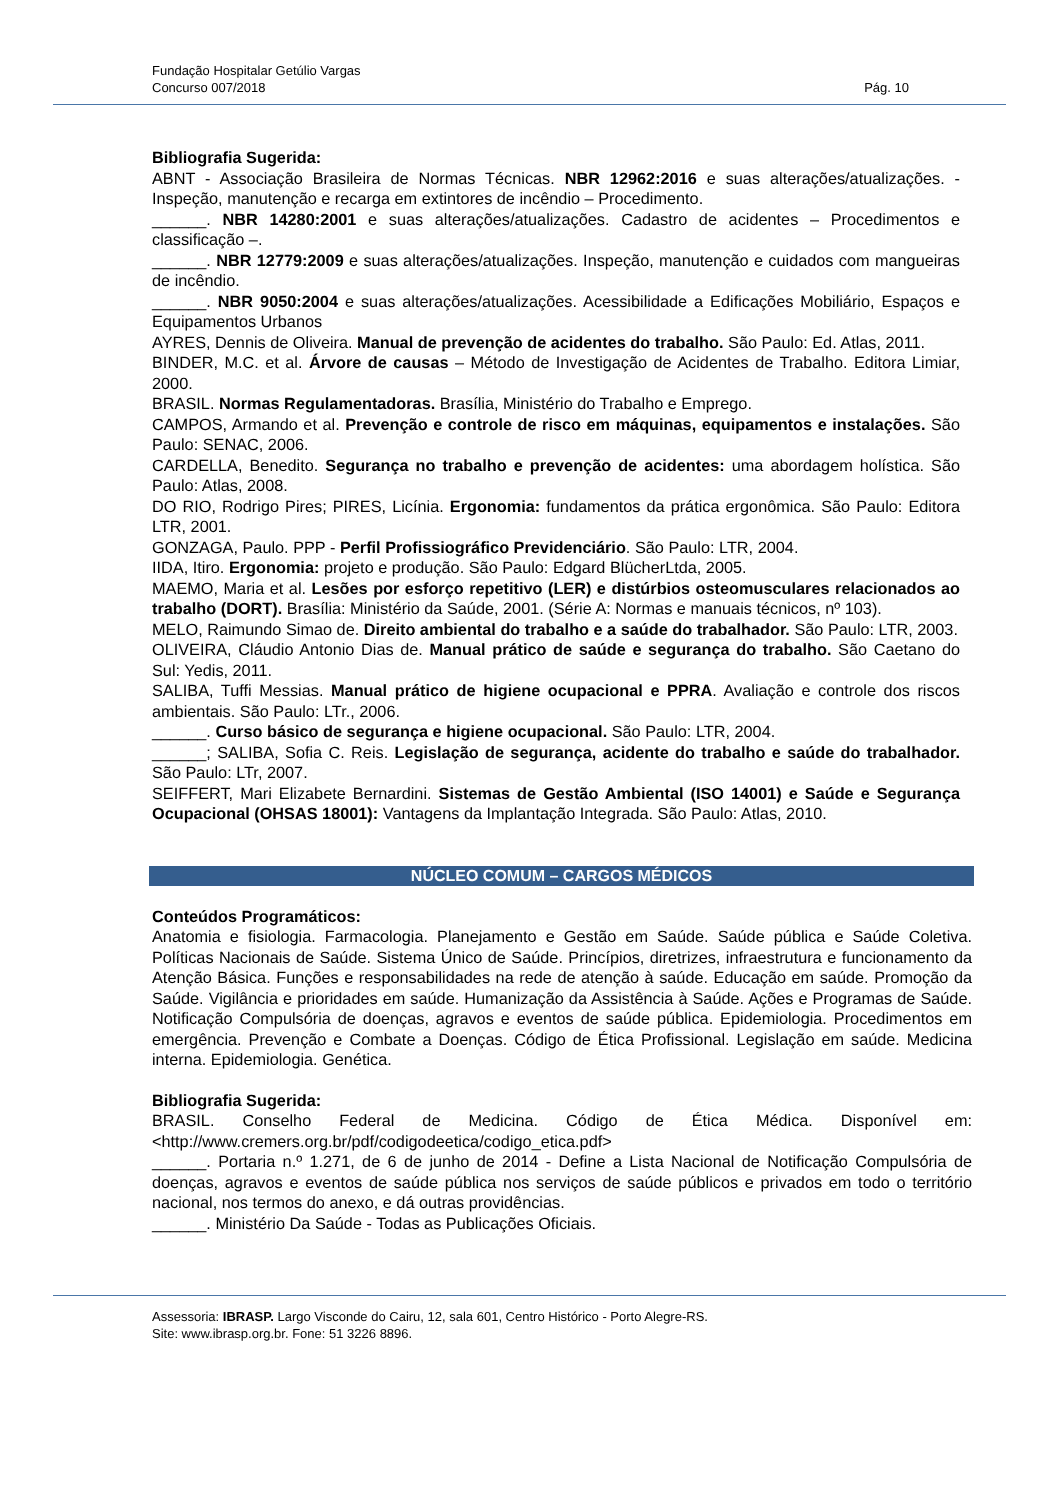Fundação Hospitalar Getúlio Vargas
Concurso 007/2018 Pág. 10
Bibliografia Sugerida:
ABNT - Associação Brasileira de Normas Técnicas. NBR 12962:2016 e suas alterações/atualizações. - Inspeção, manutenção e recarga em extintores de incêndio – Procedimento.
______. NBR 14280:2001 e suas alterações/atualizações. Cadastro de acidentes – Procedimentos e classificação –.
______. NBR 12779:2009 e suas alterações/atualizações. Inspeção, manutenção e cuidados com mangueiras de incêndio.
______. NBR 9050:2004 e suas alterações/atualizações. Acessibilidade a Edificações Mobiliário, Espaços e Equipamentos Urbanos
AYRES, Dennis de Oliveira. Manual de prevenção de acidentes do trabalho. São Paulo: Ed. Atlas, 2011.
BINDER, M.C. et al. Árvore de causas – Método de Investigação de Acidentes de Trabalho. Editora Limiar, 2000.
BRASIL. Normas Regulamentadoras. Brasília, Ministério do Trabalho e Emprego.
CAMPOS, Armando et al. Prevenção e controle de risco em máquinas, equipamentos e instalações. São Paulo: SENAC, 2006.
CARDELLA, Benedito. Segurança no trabalho e prevenção de acidentes: uma abordagem holística. São Paulo: Atlas, 2008.
DO RIO, Rodrigo Pires; PIRES, Licínia. Ergonomia: fundamentos da prática ergonômica. São Paulo: Editora LTR, 2001.
GONZAGA, Paulo. PPP - Perfil Profissiográfico Previdenciário. São Paulo: LTR, 2004.
IIDA, Itiro. Ergonomia: projeto e produção. São Paulo: Edgard BlücherLtda, 2005.
MAEMO, Maria et al. Lesões por esforço repetitivo (LER) e distúrbios osteomusculares relacionados ao trabalho (DORT). Brasília: Ministério da Saúde, 2001. (Série A: Normas e manuais técnicos, nº 103).
MELO, Raimundo Simao de. Direito ambiental do trabalho e a saúde do trabalhador. São Paulo: LTR, 2003.
OLIVEIRA, Cláudio Antonio Dias de. Manual prático de saúde e segurança do trabalho. São Caetano do Sul: Yedis, 2011.
SALIBA, Tuffi Messias. Manual prático de higiene ocupacional e PPRA. Avaliação e controle dos riscos ambientais. São Paulo: LTr., 2006.
______. Curso básico de segurança e higiene ocupacional. São Paulo: LTR, 2004.
______; SALIBA, Sofia C. Reis. Legislação de segurança, acidente do trabalho e saúde do trabalhador. São Paulo: LTr, 2007.
SEIFFERT, Mari Elizabete Bernardini. Sistemas de Gestão Ambiental (ISO 14001) e Saúde e Segurança Ocupacional (OHSAS 18001): Vantagens da Implantação Integrada. São Paulo: Atlas, 2010.
NÚCLEO COMUM – CARGOS MÉDICOS
Conteúdos Programáticos:
Anatomia e fisiologia. Farmacologia. Planejamento e Gestão em Saúde. Saúde pública e Saúde Coletiva. Políticas Nacionais de Saúde. Sistema Único de Saúde. Princípios, diretrizes, infraestrutura e funcionamento da Atenção Básica. Funções e responsabilidades na rede de atenção à saúde. Educação em saúde. Promoção da Saúde. Vigilância e prioridades em saúde. Humanização da Assistência à Saúde. Ações e Programas de Saúde. Notificação Compulsória de doenças, agravos e eventos de saúde pública. Epidemiologia. Procedimentos em emergência. Prevenção e Combate a Doenças. Código de Ética Profissional. Legislação em saúde. Medicina interna. Epidemiologia. Genética.
Bibliografia Sugerida:
BRASIL. Conselho Federal de Medicina. Código de Ética Médica. Disponível em: <http://www.cremers.org.br/pdf/codigodeetica/codigo_etica.pdf>
______. Portaria n.º 1.271, de 6 de junho de 2014 - Define a Lista Nacional de Notificação Compulsória de doenças, agravos e eventos de saúde pública nos serviços de saúde públicos e privados em todo o território nacional, nos termos do anexo, e dá outras providências.
______. Ministério Da Saúde - Todas as Publicações Oficiais.
Assessoria: IBRASP. Largo Visconde do Cairu, 12, sala 601, Centro Histórico - Porto Alegre-RS.
Site: www.ibrasp.org.br. Fone: 51 3226 8896.